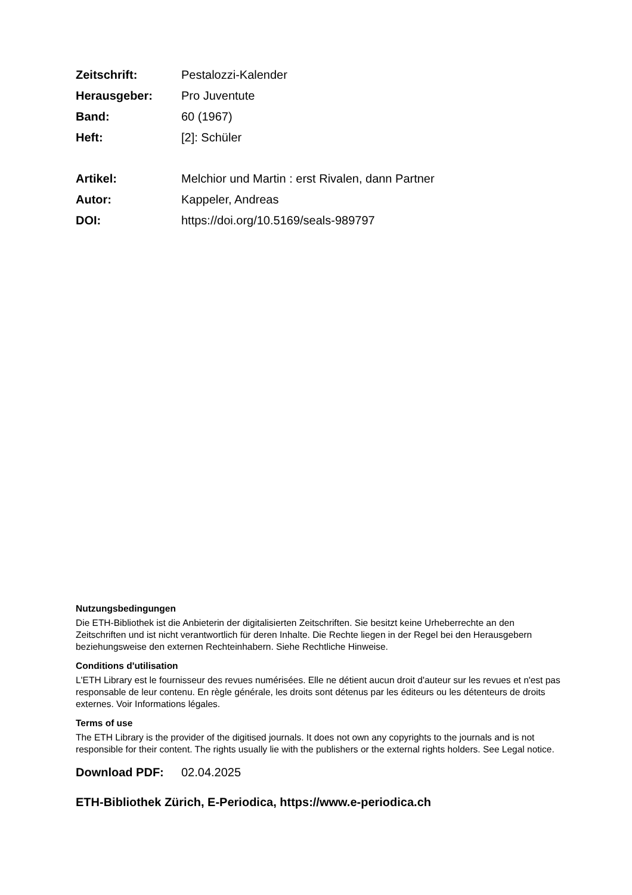Zeitschrift: Pestalozzi-Kalender
Herausgeber: Pro Juventute
Band: 60 (1967)
Heft: [2]: Schüler
Artikel: Melchior und Martin : erst Rivalen, dann Partner
Autor: Kappeler, Andreas
DOI: https://doi.org/10.5169/seals-989797
Nutzungsbedingungen
Die ETH-Bibliothek ist die Anbieterin der digitalisierten Zeitschriften. Sie besitzt keine Urheberrechte an den Zeitschriften und ist nicht verantwortlich für deren Inhalte. Die Rechte liegen in der Regel bei den Herausgebern beziehungsweise den externen Rechteinhabern. Siehe Rechtliche Hinweise.
Conditions d'utilisation
L'ETH Library est le fournisseur des revues numérisées. Elle ne détient aucun droit d'auteur sur les revues et n'est pas responsable de leur contenu. En règle générale, les droits sont détenus par les éditeurs ou les détenteurs de droits externes. Voir Informations légales.
Terms of use
The ETH Library is the provider of the digitised journals. It does not own any copyrights to the journals and is not responsible for their content. The rights usually lie with the publishers or the external rights holders. See Legal notice.
Download PDF: 02.04.2025
ETH-Bibliothek Zürich, E-Periodica, https://www.e-periodica.ch